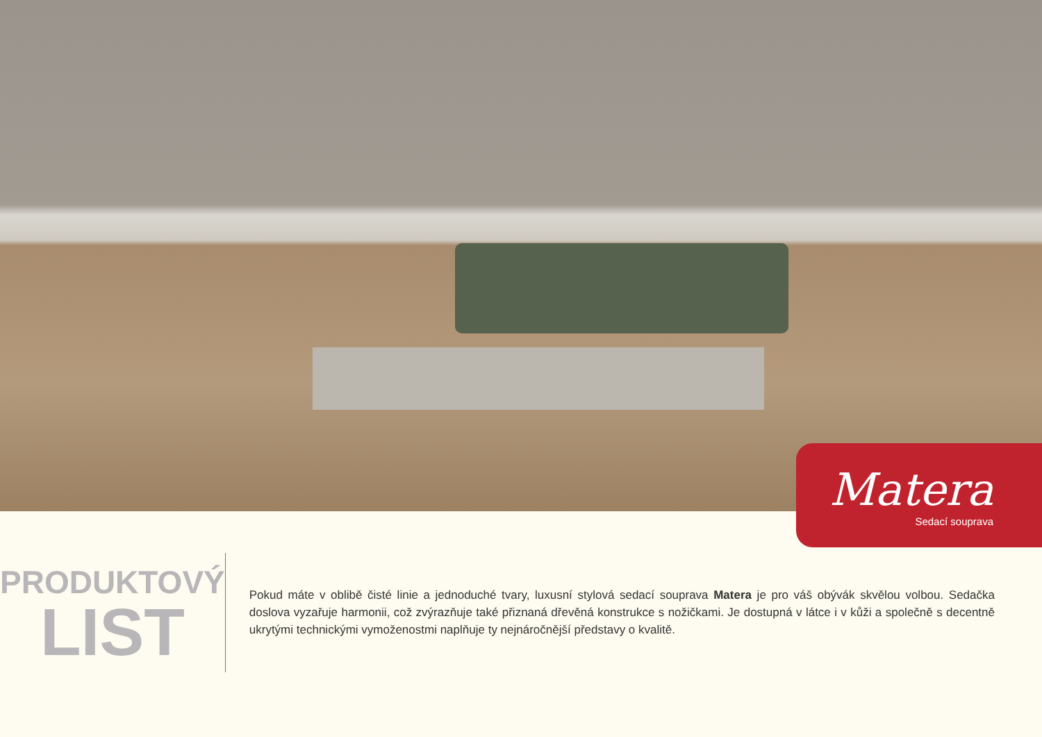Matera
Sedací souprava
PRODUKTOVÝ
LIST
Pokud máte v oblibě čisté linie a jednoduché tvary, luxusní stylová sedací souprava Matera je pro váš obývák skvělou volbou. Sedačka doslova vyzařuje harmonii, což zvýrazňuje také přiznaná dřevěná konstrukce s nožičkami. Je dostupná v látce i v kůži a společně s decentně ukrytými technickými vymoženostmi naplňuje ty nejnáročnější představy o kvalitě.